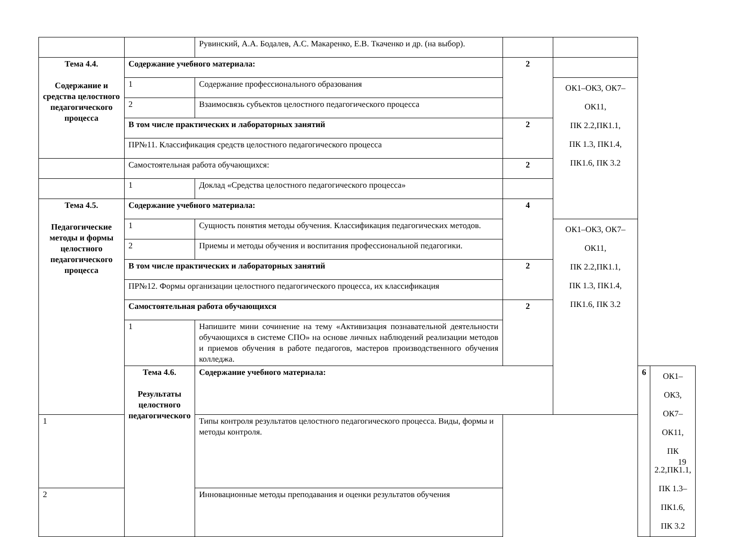| | | Рувинский, А.А. Бодалев, А.С. Макаренко, Е.В. Ткаченко и др. (на выбор). | | | | |
| Тема 4.4. Содержание и средства целостного педагогического процесса | Содержание учебного материала: | | 2 | | | |
| | 1 | Содержание профессионального образования | | ОК1–ОК3, ОК7–ОК11, ПК 2.2,ПК1.1, ПК 1.3, ПК1.4, ПК1.6, ПК 3.2 | | |
| | 2 | Взаимосвязь субъектов целостного педагогического процесса | | | | |
| | В том числе практических и лабораторных занятий | | 2 | | | |
| | ПР№11. Классификация средств целостного педагогического процесса | | | | | |
| | Самостоятельная работа обучающихся: | | 2 | | | |
| | 1 | Доклад «Средства целостного педагогического процесса» | | | | |
| Тема 4.5. Педагогические методы и формы целостного педагогического процесса | Содержание учебного материала: | | 4 | | | |
| | 1 | Сущность понятия методы обучения. Классификация педагогических методов. | | ОК1–ОК3, ОК7–ОК11, ПК 2.2,ПК1.1, ПК 1.3, ПК1.4, ПК1.6, ПК 3.2 | | |
| | 2 | Приемы и методы обучения и воспитания профессиональной педагогики. | | | | |
| | В том числе практических и лабораторных занятий | | 2 | | | |
| | ПР№12. Формы организации целостного педагогического процесса, их классификация | | | | | |
| | Самостоятельная работа обучающихся | | 2 | | | |
| | 1 | Напишите мини сочинение на тему «Активизация познавательной деятельности обучающихся в системе СПО» на основе личных наблюдений реализации методов и приемов обучения в работе педагогов, мастеров производственного обучения колледжа. | | | | |
| | Тема 4.6. Результаты целостного педагогического | Содержание учебного материала: | | | 6 | ОК1–ОК3, ОК7–ОК11, ПК 2.2,ПК1.1, ПК 1.3–ПК1.6, ПК 3.2 |
| 1 | | Типы контроля результатов целостного педагогического процесса. Виды, формы и методы контроля. | | | | |
| 2 | | Инновационные методы преподавания и оценки результатов обучения | | | | |
19